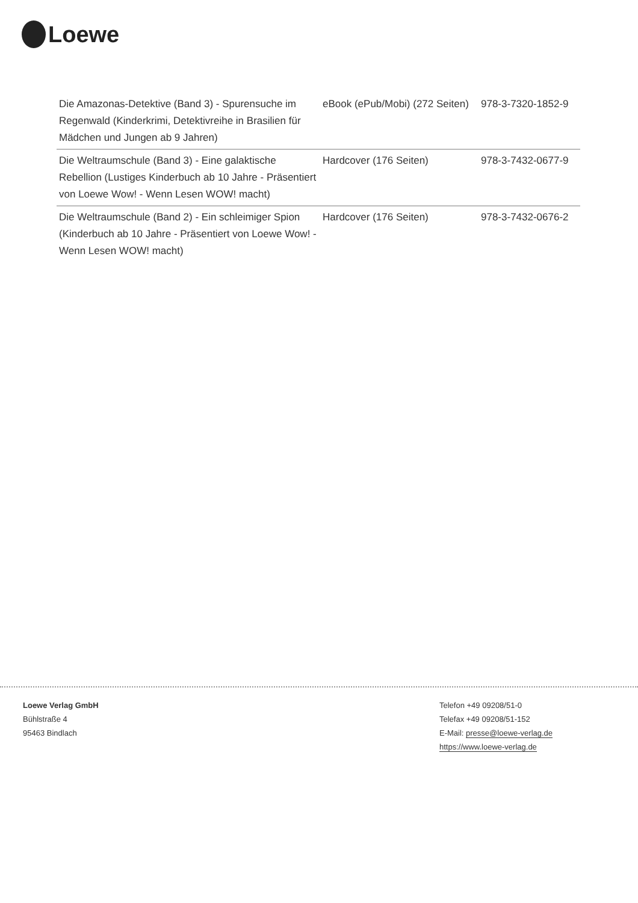Loewe
| Die Amazonas-Detektive (Band 3) - Spurensuche im Regenwald (Kinderkrimi, Detektivreihe in Brasilien für Mädchen und Jungen ab 9 Jahren) | eBook (ePub/Mobi) (272 Seiten) | 978-3-7320-1852-9 |
| Die Weltraumschule (Band 3) - Eine galaktische Rebellion (Lustiges Kinderbuch ab 10 Jahre - Präsentiert von Loewe Wow! - Wenn Lesen WOW! macht) | Hardcover (176 Seiten) | 978-3-7432-0677-9 |
| Die Weltraumschule (Band 2) - Ein schleimiger Spion (Kinderbuch ab 10 Jahre - Präsentiert von Loewe Wow! - Wenn Lesen WOW! macht) | Hardcover (176 Seiten) | 978-3-7432-0676-2 |
Loewe Verlag GmbH
Bühlstraße 4
95463 Bindlach
Telefon +49 09208/51-0
Telefax +49 09208/51-152
E-Mail: presse@loewe-verlag.de
https://www.loewe-verlag.de